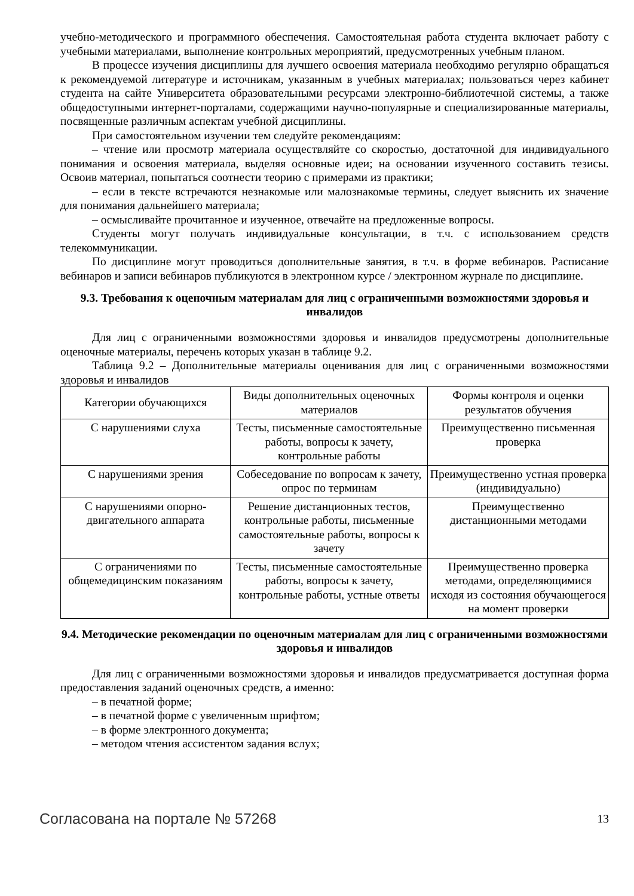учебно-методического и программного обеспечения. Самостоятельная работа студента включает работу с учебными материалами, выполнение контрольных мероприятий, предусмотренных учебным планом.
В процессе изучения дисциплины для лучшего освоения материала необходимо регулярно обращаться к рекомендуемой литературе и источникам, указанным в учебных материалах; пользоваться через кабинет студента на сайте Университета образовательными ресурсами электронно-библиотечной системы, а также общедоступными интернет-порталами, содержащими научно-популярные и специализированные материалы, посвященные различным аспектам учебной дисциплины.
При самостоятельном изучении тем следуйте рекомендациям:
– чтение или просмотр материала осуществляйте со скоростью, достаточной для индивидуального понимания и освоения материала, выделяя основные идеи; на основании изученного составить тезисы. Освоив материал, попытаться соотнести теорию с примерами из практики;
– если в тексте встречаются незнакомые или малознакомые термины, следует выяснить их значение для понимания дальнейшего материала;
– осмысливайте прочитанное и изученное, отвечайте на предложенные вопросы.
Студенты могут получать индивидуальные консультации, в т.ч. с использованием средств телекоммуникации.
По дисциплине могут проводиться дополнительные занятия, в т.ч. в форме вебинаров. Расписание вебинаров и записи вебинаров публикуются в электронном курсе / электронном журнале по дисциплине.
9.3. Требования к оценочным материалам для лиц с ограниченными возможностями здоровья и инвалидов
Для лиц с ограниченными возможностями здоровья и инвалидов предусмотрены дополнительные оценочные материалы, перечень которых указан в таблице 9.2.
Таблица 9.2 – Дополнительные материалы оценивания для лиц с ограниченными возможностями здоровья и инвалидов
| Категории обучающихся | Виды дополнительных оценочных материалов | Формы контроля и оценки результатов обучения |
| С нарушениями слуха | Тесты, письменные самостоятельные работы, вопросы к зачету, контрольные работы | Преимущественно письменная проверка |
| С нарушениями зрения | Собеседование по вопросам к зачету, опрос по терминам | Преимущественно устная проверка (индивидуально) |
| С нарушениями опорно-двигательного аппарата | Решение дистанционных тестов, контрольные работы, письменные самостоятельные работы, вопросы к зачету | Преимущественно дистанционными методами |
| С ограничениями по общемедицинским показаниям | Тесты, письменные самостоятельные работы, вопросы к зачету, контрольные работы, устные ответы | Преимущественно проверка методами, определяющимися исходя из состояния обучающегося на момент проверки |
9.4. Методические рекомендации по оценочным материалам для лиц с ограниченными возможностями здоровья и инвалидов
Для лиц с ограниченными возможностями здоровья и инвалидов предусматривается доступная форма предоставления заданий оценочных средств, а именно:
– в печатной форме;
– в печатной форме с увеличенным шрифтом;
– в форме электронного документа;
– методом чтения ассистентом задания вслух;
Согласована на портале № 57268 13